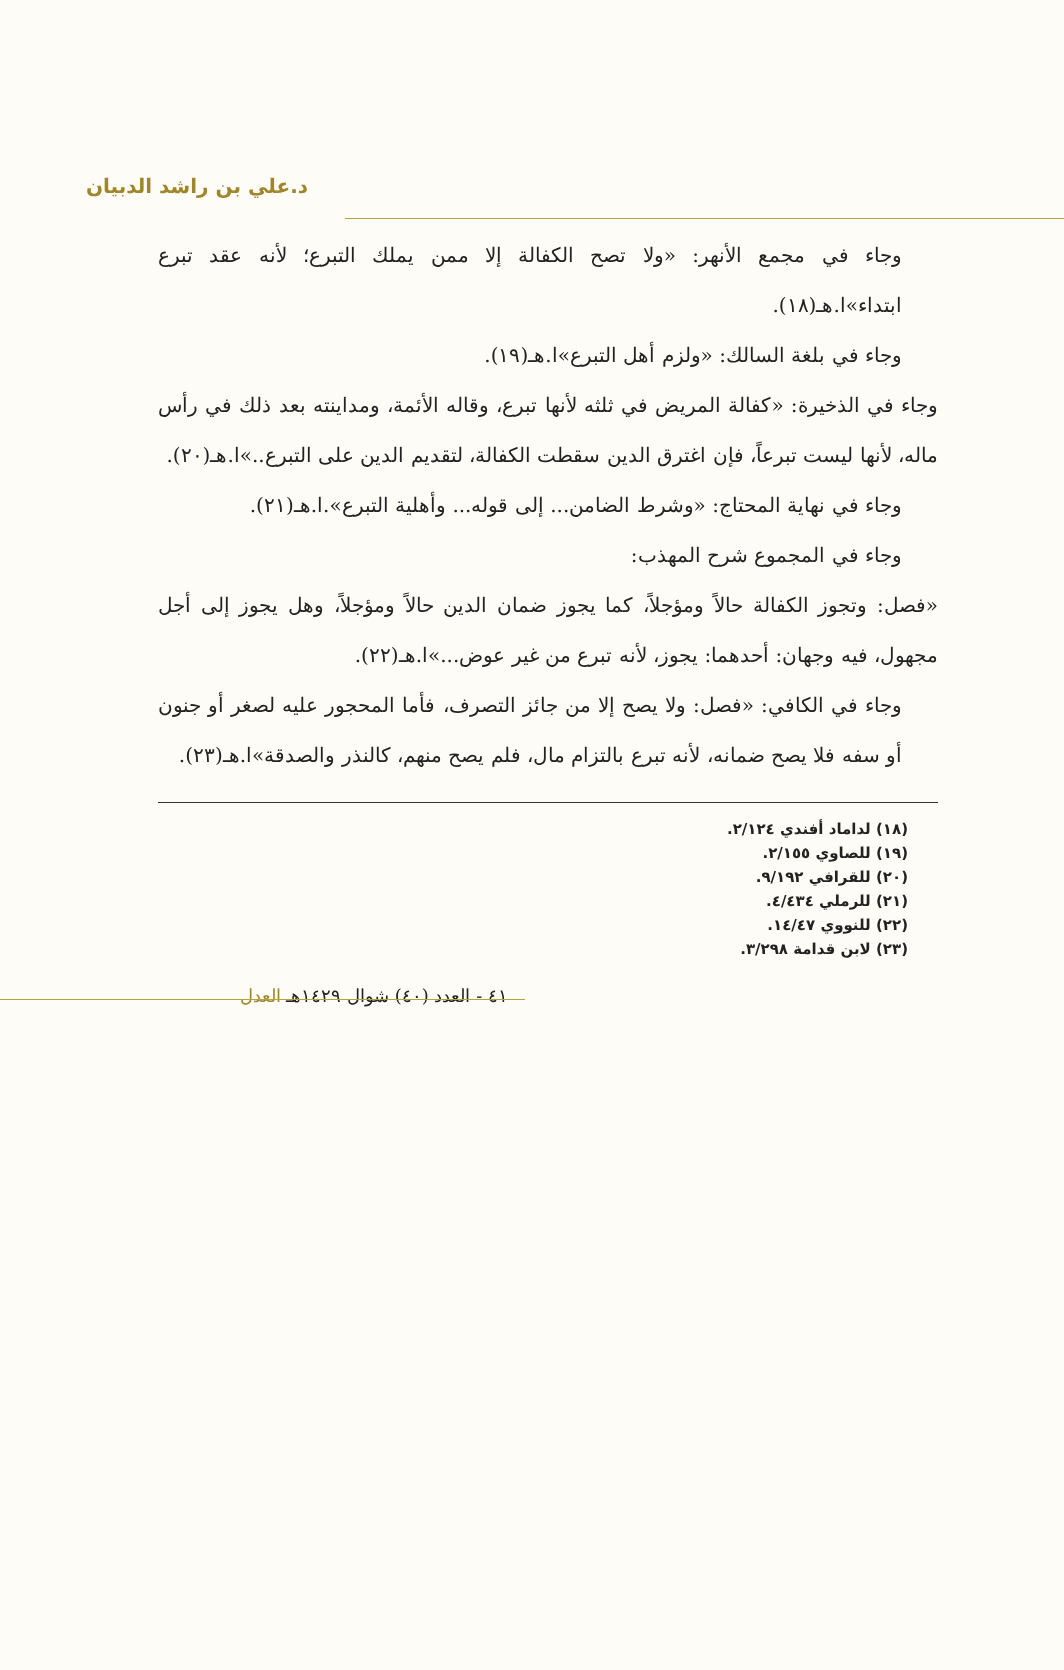د.علي بن راشد الدبيان
وجاء في مجمع الأنهر: «ولا تصح الكفالة إلا ممن يملك التبرع؛ لأنه عقد تبرع ابتداء»ا.هـ(١٨).
وجاء في بلغة السالك: «ولزم أهل التبرع»ا.هـ(١٩).
وجاء في الذخيرة: «كفالة المريض في ثلثه لأنها تبرع، وقاله الأئمة، ومداينته بعد ذلك في رأس ماله، لأنها ليست تبرعاً، فإن اغترق الدين سقطت الكفالة، لتقديم الدين على التبرع..»ا.هـ(٢٠).
وجاء في نهاية المحتاج: «وشرط الضامن... إلى قوله... وأهلية التبرع».ا.هـ(٢١).
وجاء في المجموع شرح المهذب:
«فصل: وتجوز الكفالة حالاً ومؤجلاً، كما يجوز ضمان الدين حالاً ومؤجلاً، وهل يجوز إلى أجل مجهول، فيه وجهان: أحدهما: يجوز، لأنه تبرع من غير عوض...»ا.هـ(٢٢).
وجاء في الكافي: «فصل: ولا يصح إلا من جائز التصرف، فأما المحجور عليه لصغر أو جنون أو سفه فلا يصح ضمانه، لأنه تبرع بالتزام مال، فلم يصح منهم، كالنذر والصدقة»ا.هـ(٢٣).
(١٨) لداماد أفندي ٢/١٢٤.
(١٩) للصاوي ٢/١٥٥.
(٢٠) للقرافي ٩/١٩٢.
(٢١) للرملي ٤/٤٣٤.
(٢٢) للنووي ١٤/٤٧.
(٢٣) لابن قدامة ٣/٢٩٨.
٤١ - العدد (٤٠) شوال ١٤٢٩هـ العدل